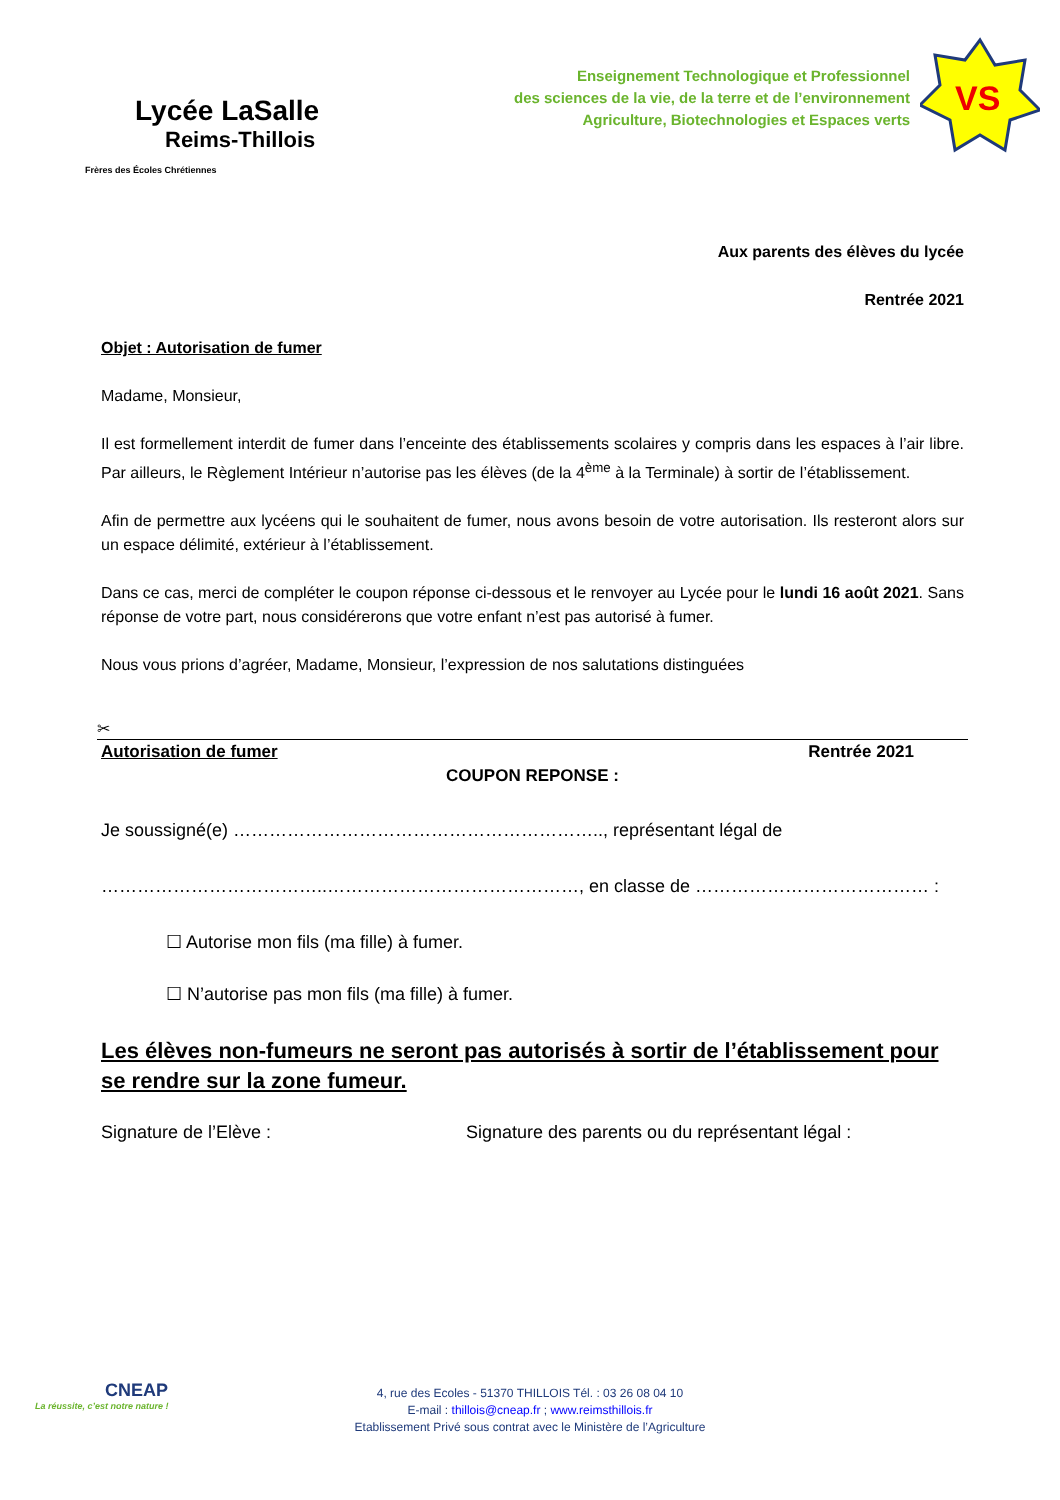Lycée LaSalle
Reims-Thillois
Frères des Écoles Chrétiennes
Enseignement Technologique et Professionnel
des sciences de la vie, de la terre et de l’environnement
Agriculture, Biotechnologies et Espaces verts
VS
Aux parents des élèves du lycée
Rentrée 2021
Objet : Autorisation de fumer
Madame, Monsieur,
Il est formellement interdit de fumer dans l’enceinte des établissements scolaires y compris dans les espaces à l’air libre. Par ailleurs, le Règlement Intérieur n’autorise pas les élèves (de la 4<sup>ème</sup> à la Terminale) à sortir de l’établissement.
Afin de permettre aux lycéens qui le souhaitent de fumer, nous avons besoin de votre autorisation. Ils resteront alors sur un espace délimité, extérieur à l’établissement.
Dans ce cas, merci de compléter le coupon réponse ci-dessous et le renvoyer au Lycée pour le lundi 16 août 2021. Sans réponse de votre part, nous considérerons que votre enfant n’est pas autorisé à fumer.
Nous vous prions d’agréer, Madame, Monsieur, l’expression de nos salutations distinguées
✂
Autorisation de fumer Rentrée 2021
COUPON REPONSE :
Je soussigné(e) …………………………………………………….., représentant légal de
………………………………..……………………………………, en classe de ………………………………… :
☐ Autorise mon fils (ma fille) à fumer.
☐ N’autorise pas mon fils (ma fille) à fumer.
Les élèves non-fumeurs ne seront pas autorisés à sortir de l’établissement pour se rendre sur la zone fumeur.
Signature de l’Elève : Signature des parents ou du représentant légal :
CNEAP
La réussite, c’est notre nature !
4, rue des Ecoles - 51370 THILLOIS Tél. : 03 26 08 04 10
E-mail : thillois@cneap.fr ; www.reimsthillois.fr
Etablissement Privé sous contrat avec le Ministère de l’Agriculture